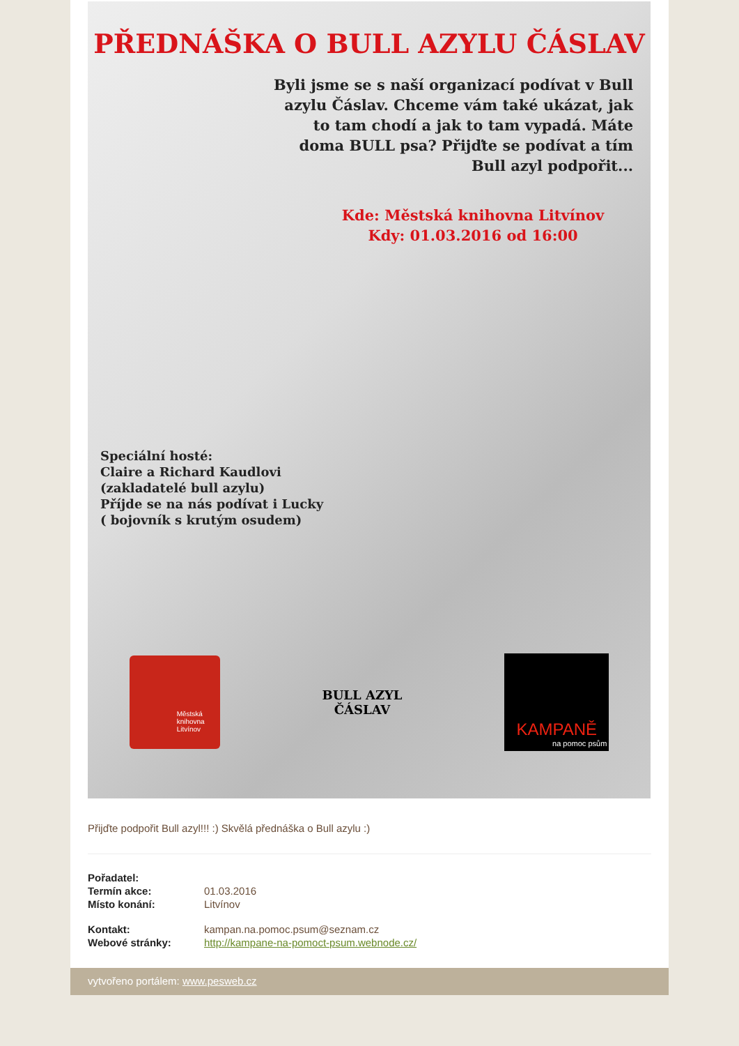PŘEDNÁŠKA O BULL AZYLU ČÁSLAV
Byli jsme se s naší organizací podívat v Bull azylu Čáslav. Chceme vám také ukázat, jak to tam chodí a jak to tam vypadá. Máte doma BULL psa? Přijďte se podívat a tím Bull azyl podpořit...
Kde: Městská knihovna Litvínov
Kdy: 01.03.2016 od 16:00
Speciální hosté:
Claire a Richard Kaudlovi
(zakladatelé bull azylu)
Příjde se na nás podívat i Lucky
( bojovník s krutým osudem)
Městská
knihovna
Litvínov
BULL AZYL ČÁSLAV
KAMPANĚ
na pomoc psům
Přijďte podpořit Bull azyl!!! :) Skvělá přednáška o Bull azylu :)
| Pořadatel: | |
| Termín akce: | 01.03.2016 |
| Místo konání: | Litvínov |
| Kontakt: | kampan.na.pomoc.psum@seznam.cz |
| Webové stránky: | http://kampane-na-pomoct-psum.webnode.cz/ |
vytvořeno portálem: www.pesweb.cz